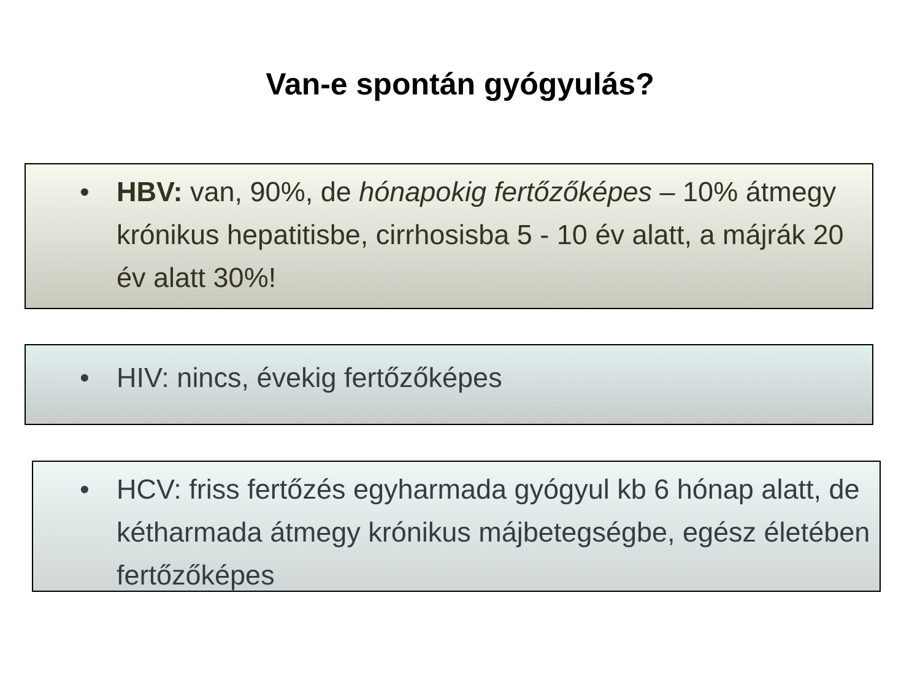Van-e spontán gyógyulás?
• HBV: van, 90%, de hónapokig fertőzőképes – 10% átmegy krónikus hepatitisbe, cirrhosisba 5 - 10 év alatt, a májrák 20 év alatt 30%!
• HIV: nincs, évekig fertőzőképes
• HCV: friss fertőzés egyharmada gyógyul kb 6 hónap alatt, de kétharmada átmegy krónikus májbetegségbe, egész életében fertőzőképes